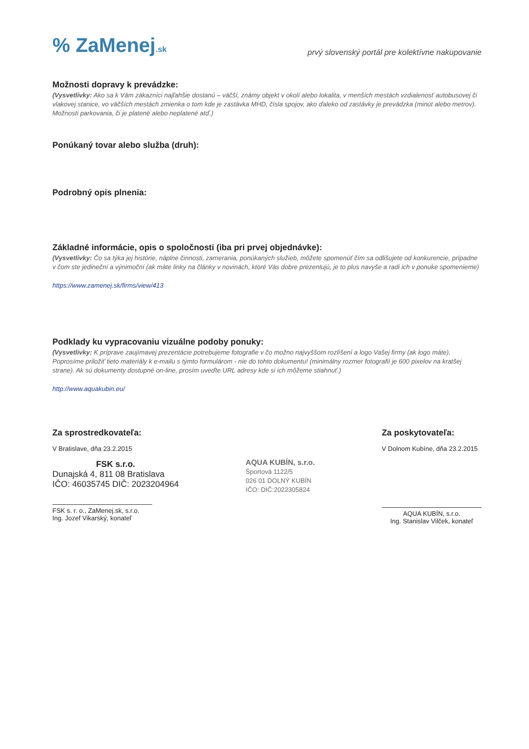% ZaMenej.sk
prvý slovenský portál pre kolektívne nakupovanie
Možnosti dopravy k prevádzke:
(Vysvetlivky: Ako sa k Vám zákazníci najľahšie dostanú – väčší, známy objekt v okolí alebo lokalita, v menších mestách vzdialenosť autobusovej či vlakovej stanice, vo väčších mestách zmienka o tom kde je zastávka MHD, čísla spojov, ako ďaleko od zastávky je prevádzka (minút alebo metrov). Možnosti parkovania, či je platené alebo neplatené atď.)
Ponúkaný tovar alebo služba (druh):
Podrobný opis plnenia:
Základné informácie, opis o spoločnosti (iba pri prvej objednávke):
(Vysvetlivky: Čo sa týka jej histórie, náplne činnosti, zamerania, ponúkaných služieb, môžete spomenúť čím sa odlišujete od konkurencie, prípadne v čom ste jedineční a výnimoční (ak máte linky na články v novinách, ktoré Vás dobre prezentujú, je to plus navyše a radi ich v ponuke spomenieme)
https://www.zamenej.sk/firms/view/413
Podklady ku vypracovaniu vizuálne podoby ponuky:
(Vysvetlivky: K príprave zaujímavej prezentácie potrebujeme fotografie v čo možno najvyššom rozlíšení a logo Vašej firmy (ak logo máte). Poprosíme priložiť tieto materiály k e-mailu s týmto formulárom - nie do tohto dokumentu! (minimálny rozmer fotografií je 600 pixelov na kratšej strane). Ak sú dokumenty dostupné on-line, prosím uveďte URL adresy kde si ich môžeme stiahnuť.)
http://www.aquakubin.eu/
Za sprostredkovateľa:
V Bratislave, dňa 23.2.2015
FSK s.r.o.
Dunajská 4, 811 08 Bratislava
IČO: 46035745 DIČ: 2023204964
FSK s. r. o., ZaMenej.sk, s.r.o.
Ing. Jozef Vikarský, konateľ
AQUA KUBÍN, s.r.o.
Športová 1122/5
026 01 DOLNÝ KUBÍN
IČO: DIČ:2022305824
Za poskytovateľa:
V Dolnom Kubíne, dňa 23.2.2015
AQUA KUBÍN, s.r.o.
Ing. Stanislav Vilček, konateľ